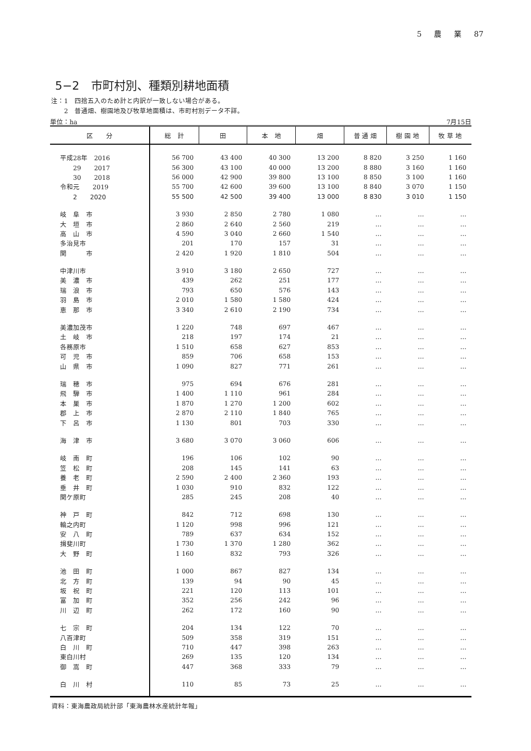5 農 業 87
5−2　市町村別、種類別耕地面積
注：1　四捨五入のため計と内訳が一致しない場合がある。
　　2　普通畑、樹園地及び牧草地面積は、市町村別データ不詳。
単位：ha 7月15日
| 区 分 | 総 計 | 田 | 本 地 | 畑 | 普 通 畑 | 樹 園 地 | 牧 草 地 |
| --- | --- | --- | --- | --- | --- | --- | --- |
| 平成28年 2016 | 56 700 | 43 400 | 40 300 | 13 200 | 8 820 | 3 250 | 1 160 |
| 29 2017 | 56 300 | 43 100 | 40 000 | 13 200 | 8 880 | 3 160 | 1 160 |
| 30 2018 | 56 000 | 42 900 | 39 800 | 13 100 | 8 850 | 3 100 | 1 160 |
| 令和元 2019 | 55 700 | 42 600 | 39 600 | 13 100 | 8 840 | 3 070 | 1 150 |
| 2 2020 | 55 500 | 42 500 | 39 400 | 13 000 | 8 830 | 3 010 | 1 150 |
| 岐 阜 市 | 3 930 | 2 850 | 2 780 | 1 080 | … | … | … |
| 大 垣 市 | 2 860 | 2 640 | 2 560 | 219 | … | … | … |
| 高 山 市 | 4 590 | 3 040 | 2 660 | 1 540 | … | … | … |
| 多治見市 | 201 | 170 | 157 | 31 | … | … | … |
| 関 市 | 2 420 | 1 920 | 1 810 | 504 | … | … | … |
| 中津川市 | 3 910 | 3 180 | 2 650 | 727 | … | … | … |
| 美 濃 市 | 439 | 262 | 251 | 177 | … | … | … |
| 瑞 浪 市 | 793 | 650 | 576 | 143 | … | … | … |
| 羽 島 市 | 2 010 | 1 580 | 1 580 | 424 | … | … | … |
| 恵 那 市 | 3 340 | 2 610 | 2 190 | 734 | … | … | … |
| 美濃加茂市 | 1 220 | 748 | 697 | 467 | … | … | … |
| 土 岐 市 | 218 | 197 | 174 | 21 | … | … | … |
| 各務原市 | 1 510 | 658 | 627 | 853 | … | … | … |
| 可 児 市 | 859 | 706 | 658 | 153 | … | … | … |
| 山 県 市 | 1 090 | 827 | 771 | 261 | … | … | … |
| 瑞 穂 市 | 975 | 694 | 676 | 281 | … | … | … |
| 飛 騨 市 | 1 400 | 1 110 | 961 | 284 | … | … | … |
| 本 巣 市 | 1 870 | 1 270 | 1 200 | 602 | … | … | … |
| 郡 上 市 | 2 870 | 2 110 | 1 840 | 765 | … | … | … |
| 下 呂 市 | 1 130 | 801 | 703 | 330 | … | … | … |
| 海 津 市 | 3 680 | 3 070 | 3 060 | 606 | … | … | … |
| 岐 南 町 | 196 | 106 | 102 | 90 | … | … | … |
| 笠 松 町 | 208 | 145 | 141 | 63 | … | … | … |
| 養 老 町 | 2 590 | 2 400 | 2 360 | 193 | … | … | … |
| 垂 井 町 | 1 030 | 910 | 832 | 122 | … | … | … |
| 関ケ原町 | 285 | 245 | 208 | 40 | … | … | … |
| 神 戸 町 | 842 | 712 | 698 | 130 | … | … | … |
| 輪之内町 | 1 120 | 998 | 996 | 121 | … | … | … |
| 安 八 町 | 789 | 637 | 634 | 152 | … | … | … |
| 揖斐川町 | 1 730 | 1 370 | 1 280 | 362 | … | … | … |
| 大 野 町 | 1 160 | 832 | 793 | 326 | … | … | … |
| 池 田 町 | 1 000 | 867 | 827 | 134 | … | … | … |
| 北 方 町 | 139 | 94 | 90 | 45 | … | … | … |
| 坂 祝 町 | 221 | 120 | 113 | 101 | … | … | … |
| 富 加 町 | 352 | 256 | 242 | 96 | … | … | … |
| 川 辺 町 | 262 | 172 | 160 | 90 | … | … | … |
| 七 宗 町 | 204 | 134 | 122 | 70 | … | … | … |
| 八百津町 | 509 | 358 | 319 | 151 | … | … | … |
| 白 川 町 | 710 | 447 | 398 | 263 | … | … | … |
| 東白川村 | 269 | 135 | 120 | 134 | … | … | … |
| 御 嵩 町 | 447 | 368 | 333 | 79 | … | … | … |
| 白 川 村 | 110 | 85 | 73 | 25 | … | … | … |
資料：東海農政局統計部「東海農林水産統計年報」